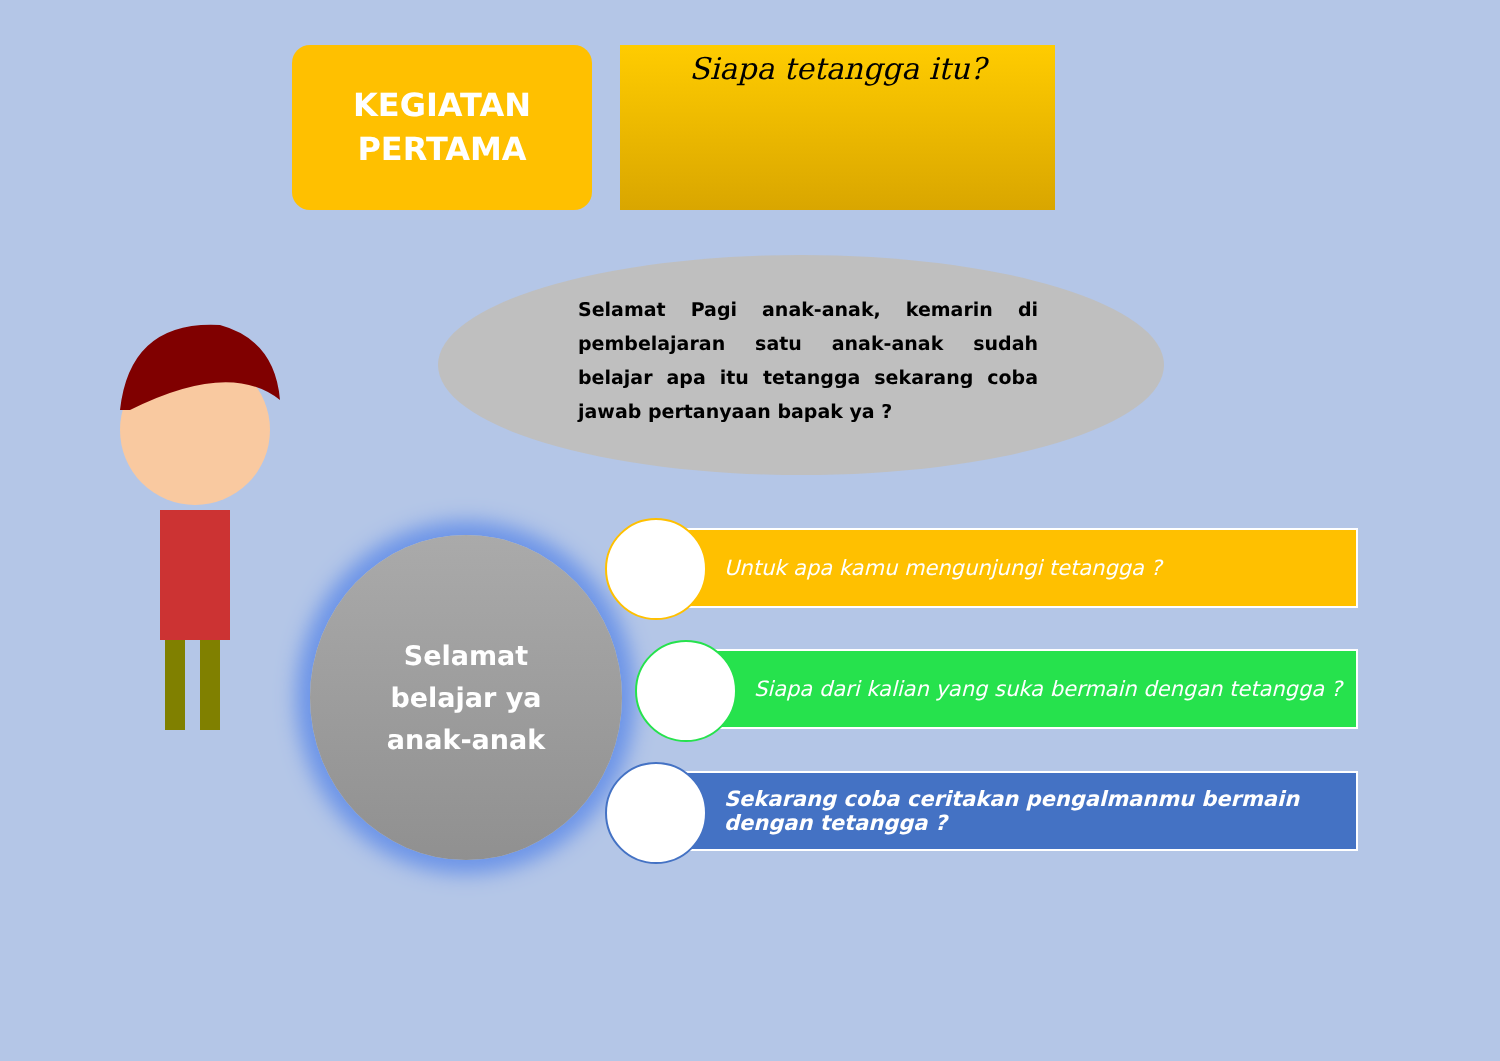KEGIATAN
PERTAMA
Siapa tetangga itu?
Selamat Pagi anak-anak, kemarin di pembelajaran satu anak-anak sudah belajar apa itu tetangga sekarang coba jawab pertanyaan bapak ya ?
Selamat
belajar ya
anak-anak
Untuk apa kamu mengunjungi tetangga ?
Siapa dari kalian yang suka bermain dengan tetangga ?
Sekarang coba ceritakan pengalmanmu bermain dengan tetangga ?